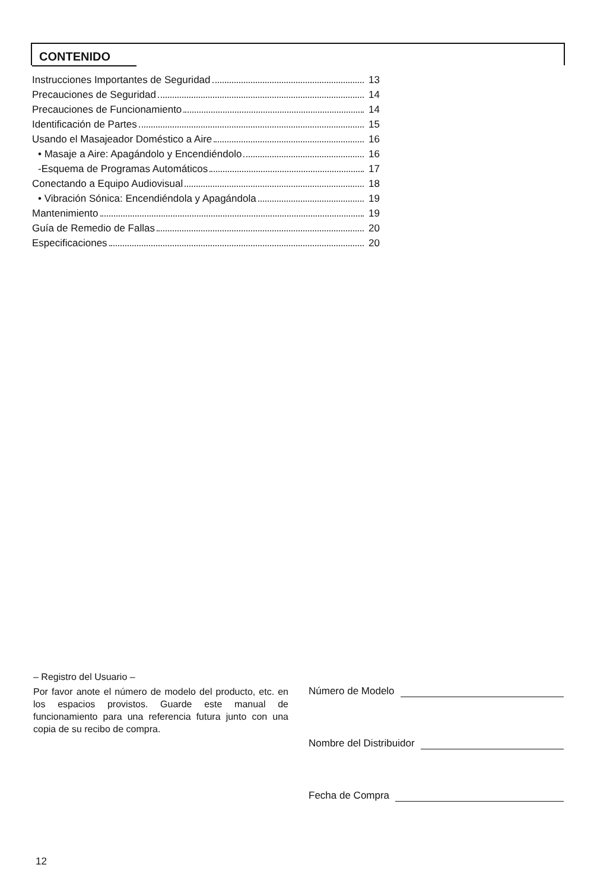CONTENIDO
Instrucciones Importantes de Seguridad 13
Precauciones de Seguridad 14
Precauciones de Funcionamiento 14
Identificación de Partes 15
Usando el Masajeador Doméstico a Aire 16
• Masaje a Aire: Apagándolo y Encendiéndolo 16
-Esquema de Programas Automáticos 17
Conectando a Equipo Audiovisual 18
• Vibración Sónica: Encendiéndola y Apagándola 19
Mantenimiento 19
Guía de Remedio de Fallas 20
Especificaciones 20
– Registro del Usuario –
Por favor anote el número de modelo del producto, etc. en los espacios provistos. Guarde este manual de funcionamiento para una referencia futura junto con una copia de su recibo de compra.
Número de Modelo
Nombre del Distribuidor
Fecha de Compra
12